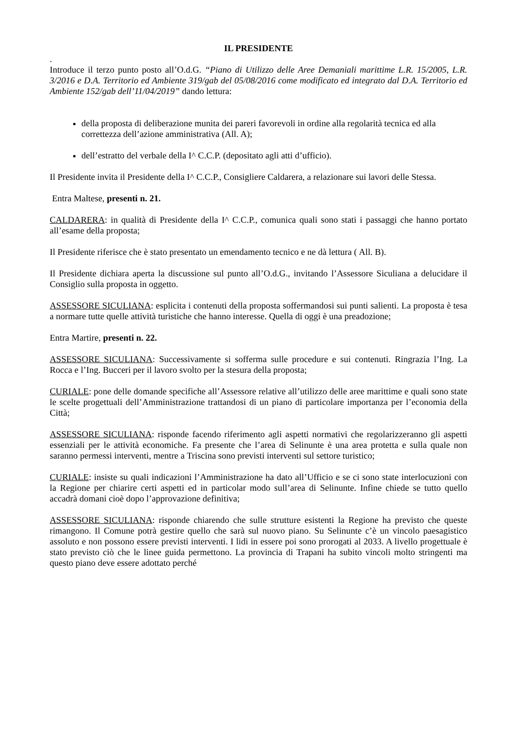IL PRESIDENTE
.
Introduce il terzo punto posto all’O.d.G. “Piano di Utilizzo delle Aree Demaniali marittime L.R. 15/2005, L.R. 3/2016 e D.A. Territorio ed Ambiente 319/gab del 05/08/2016 come modificato ed integrato dal D.A. Territorio ed Ambiente 152/gab dell’11/04/2019” dando lettura:
della proposta di deliberazione munita dei pareri favorevoli in ordine alla regolarità tecnica ed alla correttezza dell’azione amministrativa (All. A);
dell’estratto del verbale della I^ C.C.P. (depositato agli atti d’ufficio).
Il Presidente invita il Presidente della I^ C.C.P., Consigliere Caldarera, a relazionare sui lavori delle Stessa.
Entra Maltese, presenti n. 21.
CALDARERA: in qualità di Presidente della I^ C.C.P., comunica quali sono stati i passaggi che hanno portato all’esame della proposta;
Il Presidente riferisce che è stato presentato un emendamento tecnico e ne dà lettura ( All. B).
Il Presidente dichiara aperta la discussione sul punto all’O.d.G., invitando l’Assessore Siculiana a delucidare il Consiglio sulla proposta in oggetto.
ASSESSORE SICULIANA: esplicita i contenuti della proposta soffermandosi sui punti salienti. La proposta è tesa a normare tutte quelle attività turistiche che hanno interesse. Quella di oggi è una preadozione;
Entra Martire, presenti n. 22.
ASSESSORE SICULIANA: Successivamente si sofferma sulle procedure e sui contenuti. Ringrazia l’Ing. La Rocca e l’Ing. Bucceri per il lavoro svolto per la stesura della proposta;
CURIALE: pone delle domande specifiche all’Assessore relative all’utilizzo delle aree marittime e quali sono state le scelte progettuali dell’Amministrazione trattandosi di un piano di particolare importanza per l’economia della Città;
ASSESSORE SICULIANA: risponde facendo riferimento agli aspetti normativi che regolarizzeranno gli aspetti essenziali per le attività economiche. Fa presente che l’area di Selinunte è una area protetta e sulla quale non saranno permessi interventi, mentre a Triscina sono previsti interventi sul settore turistico;
CURIALE: insiste su quali indicazioni l’Amministrazione ha dato all’Ufficio e se ci sono state interlocuzioni con la Regione per chiarire certi aspetti ed in particolar modo sull’area di Selinunte. Infine chiede se tutto quello accadrà domani cioè dopo l’approvazione definitiva;
ASSESSORE SICULIANA: risponde chiarendo che sulle strutture esistenti la Regione ha previsto che queste rimangono. Il Comune potrà gestire quello che sarà sul nuovo piano. Su Selinunte c’è un vincolo paesagistico assoluto e non possono essere previsti interventi. I lidi in essere poi sono prorogati al 2033. A livello progettuale è stato previsto ciò che le linee guida permettono. La provincia di Trapani ha subito vincoli molto stringenti ma questo piano deve essere adottato perché